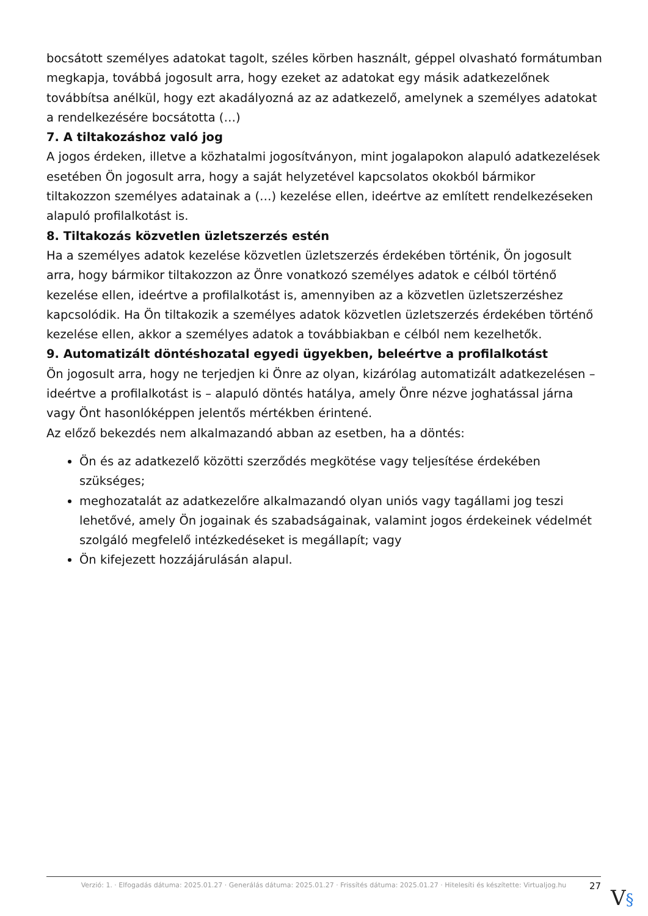bocsátott személyes adatokat tagolt, széles körben használt, géppel olvasható formátumban megkapja, továbbá jogosult arra, hogy ezeket az adatokat egy másik adatkezelőnek továbbítsa anélkül, hogy ezt akadályozná az az adatkezelő, amelynek a személyes adatokat a rendelkezésére bocsátotta (…)
7. A tiltakozáshoz való jog
A jogos érdeken, illetve a közhatalmi jogosítványon, mint jogalapokon alapuló adatkezelések esetében Ön jogosult arra, hogy a saját helyzetével kapcsolatos okokból bármikor tiltakozzon személyes adatainak a (…) kezelése ellen, ideértve az említett rendelkezéseken alapuló profilalkotást is.
8. Tiltakozás közvetlen üzletszerzés estén
Ha a személyes adatok kezelése közvetlen üzletszerzés érdekében történik, Ön jogosult arra, hogy bármikor tiltakozzon az Önre vonatkozó személyes adatok e célból történő kezelése ellen, ideértve a profilalkotást is, amennyiben az a közvetlen üzletszerzéshez kapcsolódik. Ha Ön tiltakozik a személyes adatok közvetlen üzletszerzés érdekében történő kezelése ellen, akkor a személyes adatok a továbbiakban e célból nem kezelhetők.
9. Automatizált döntéshozatal egyedi ügyekben, beleértve a profilalkotást
Ön jogosult arra, hogy ne terjedjen ki Önre az olyan, kizárólag automatizált adatkezelésen – ideértve a profilalkotást is – alapuló döntés hatálya, amely Önre nézve joghatással járna vagy Önt hasonlóképpen jelentős mértékben érintené.
Az előző bekezdés nem alkalmazandó abban az esetben, ha a döntés:
Ön és az adatkezelő közötti szerződés megkötése vagy teljesítése érdekében szükséges;
meghozatalát az adatkezelőre alkalmazandó olyan uniós vagy tagállami jog teszi lehetővé, amely Ön jogainak és szabadságainak, valamint jogos érdekeinek védelmét szolgáló megfelelő intézkedéseket is megállapít; vagy
Ön kifejezett hozzájárulásán alapul.
Verzió: 1. · Elfogadás dátuma: 2025.01.27 · Generálás dátuma: 2025.01.27 · Frissítés dátuma: 2025.01.27 · Hitelesíti és készítette: Virtualjog.hu
27
V§